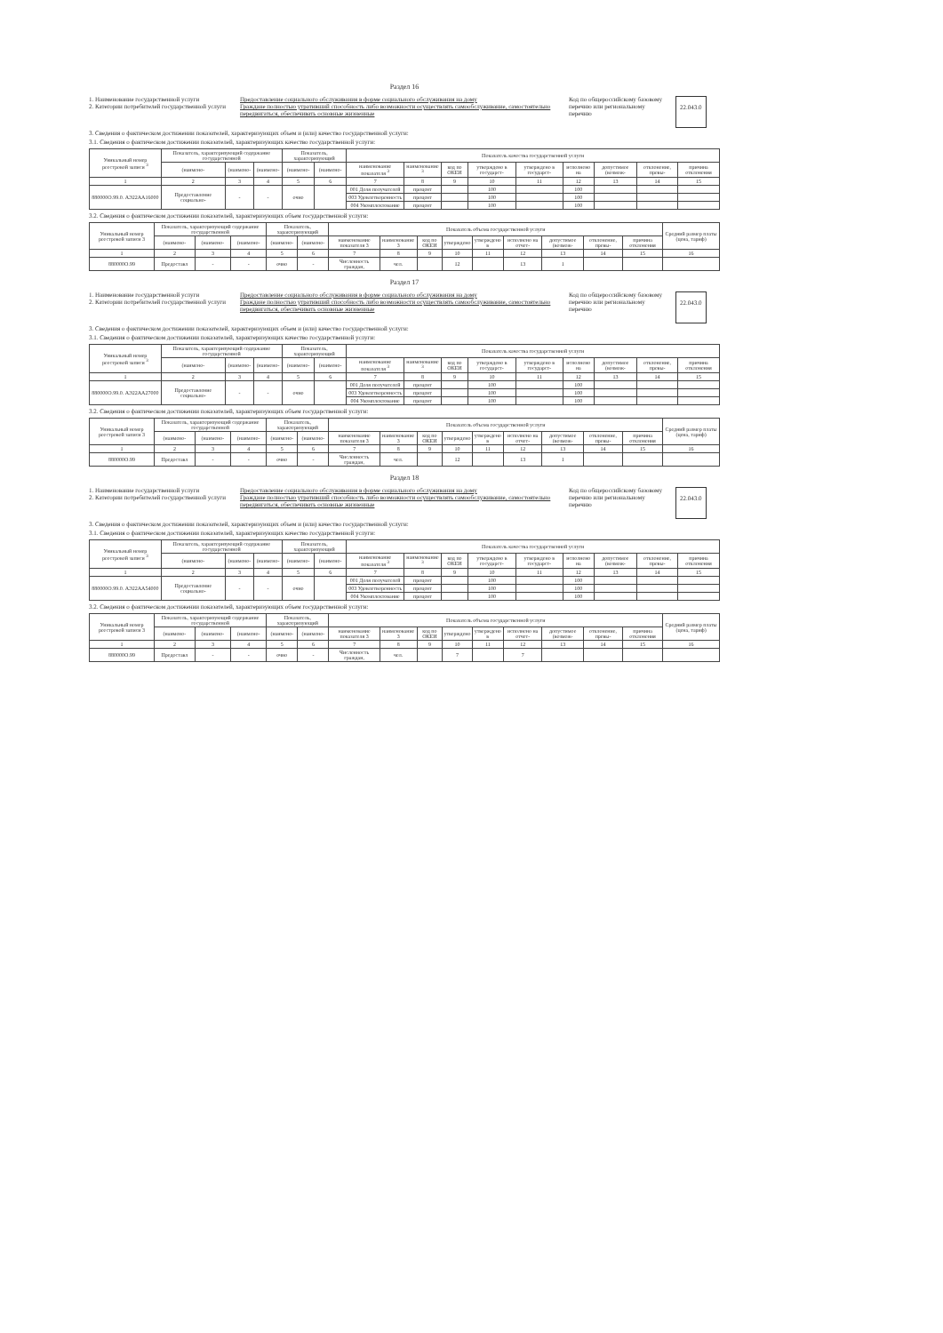Раздел 16
1. Наименование государственной услуги
2. Категории потребителей государственной услуги
Предоставление социального обслуживания в форме социального обслуживания на дому
Граждане полностью утративший способность либо возможности осуществлять самообслуживание, самостоятельно передвигаться, обеспечивать основные жизненные
Код по общероссийскому базовому перечню или региональному перечню
22.043.0
3. Сведения о фактическом достижении показателей, характеризующих объем и (или) качество государственной услуги:
3.1. Сведения о фактическом достижении показателей, характеризующих качество государственной услуги:
| Уникальный номер реестровой записи <sup>3</sup> | Показатель, характеризующий содержание государственной | | | Показатель, характеризующий | | Показатель качества государственной услуги | | | | | | | | |
| --- | --- | --- | --- | --- | --- | --- | --- | --- | --- | --- | --- | --- | --- | --- |
| | (наимено- | (наимено- | (наимено- | (наимено- | (наимено- | наименование показателя <sup>3</sup> | наименование <sup>3</sup> | код по ОКЕИ | утверждено в государст- | утверждено в государст- | исполнено на | допустимое (возмож- | отклонение, превы- | причина отклонения |
| 1 | 2 | 3 | 4 | 5 | 6 | 7 | 8 | 9 | 10 | 11 | 12 | 13 | 14 | 15 |
| 880000О.99.0. АЭ22АА16000 | Предоставление социально- | - | - | очно | | 001 Доля получателей | процент | | 100 | | 100 | | | |
| | | | | | | 003 Удовлетворенность | процент | | 100 | | 100 | | | |
| | | | | | | 004 Укомплектование | процент | | 100 | | 100 | | | |
3.2. Сведения о фактическом достижении показателей, характеризующих объем государственной услуги:
| Уникальный номер реестровой записи 3 | Показатель, характеризующий содержание государственной | | | Показатель, характеризующий | | Показатель объема государственной услуги | | | | | | | | | Средний размер платы (цена, тариф) |
| --- | --- | --- | --- | --- | --- | --- | --- | --- | --- | --- | --- | --- | --- | --- | --- |
| | (наимено- | (наимено- | (наимено- | (наимено- | (наимено- | наименование показателя 3 | наименование 3 | код по ОКЕИ | утверждено | утверждено в | исполнено на отчет- | допустимое (возмож- | отклонение, превы- | причина отклонения | |
| 1 | 2 | 3 | 4 | 5 | 6 | 7 | 8 | 9 | 10 | 11 | 12 | 13 | 14 | 15 | 16 |
| 880000О.99 | Предоставл | - | - | очно | - | Численность граждан, | чел. | | 12 | | 13 | 1 | | | |
Раздел 17
1. Наименование государственной услуги
2. Категории потребителей государственной услуги
Предоставление социального обслуживания в форме социального обслуживания на дому
Граждане полностью утративший способность либо возможности осуществлять самообслуживание, самостоятельно передвигаться, обеспечивать основные жизненные
Код по общероссийскому базовому перечню или региональному перечню
22.043.0
3. Сведения о фактическом достижении показателей, характеризующих объем и (или) качество государственной услуги:
3.1. Сведения о фактическом достижении показателей, характеризующих качество государственной услуги:
| Уникальный номер реестровой записи <sup>3</sup> | Показатель, характеризующий содержание государственной | | | Показатель, характеризующий | | Показатель качества государственной услуги | | | | | | | | |
| --- | --- | --- | --- | --- | --- | --- | --- | --- | --- | --- | --- | --- | --- | --- |
| | (наимено- | (наимено- | (наимено- | (наимено- | (наимено- | наименование показателя <sup>3</sup> | наименование <sup>3</sup> | код по ОКЕИ | утверждено в государст- | утверждено в государст- | исполнено на | допустимое (возмож- | отклонение, превы- | причина отклонения |
| 1 | 2 | 3 | 4 | 5 | 6 | 7 | 8 | 9 | 10 | 11 | 12 | 13 | 14 | 15 |
| 880000О.99.0. АЭ22АА27000 | Предоставление социально- | - | - | очно | | 001 Доля получателей | процент | | 100 | | 100 | | | |
| | | | | | | 003 Удовлетворенность | процент | | 100 | | 100 | | | |
| | | | | | | 004 Укомплектование | процент | | 100 | | 100 | | | |
3.2. Сведения о фактическом достижении показателей, характеризующих объем государственной услуги:
| Уникальный номер реестровой записи 3 | Показатель, характеризующий содержание государственной | | | Показатель, характеризующий | | Показатель объема государственной услуги | | | | | | | | | Средний размер платы (цена, тариф) |
| --- | --- | --- | --- | --- | --- | --- | --- | --- | --- | --- | --- | --- | --- | --- | --- |
| | (наимено- | (наимено- | (наимено- | (наимено- | (наимено- | наименование показателя 3 | наименование 3 | код по ОКЕИ | утверждено | утверждено в | исполнено на отчет- | допустимое (возмож- | отклонение, превы- | причина отклонения | |
| 1 | 2 | 3 | 4 | 5 | 6 | 7 | 8 | 9 | 10 | 11 | 12 | 13 | 14 | 15 | 16 |
| 880000О.99 | Предоставл | - | - | очно | - | Численность граждан, | чел. | | 12 | | 13 | 1 | | | |
Раздел 18
1. Наименование государственной услуги
2. Категории потребителей государственной услуги
Предоставление социального обслуживания в форме социального обслуживания на дому
Граждане полностью утративший способность либо возможности осуществлять самообслуживание, самостоятельно передвигаться, обеспечивать основные жизненные
Код по общероссийскому базовому перечню или региональному перечню
22.043.0
3. Сведения о фактическом достижении показателей, характеризующих объем и (или) качество государственной услуги:
3.1. Сведения о фактическом достижении показателей, характеризующих качество государственной услуги:
| Уникальный номер реестровой записи <sup>3</sup> | Показатель, характеризующий содержание государственной | | | Показатель, характеризующий | | Показатель качества государственной услуги | | | | | | | | |
| --- | --- | --- | --- | --- | --- | --- | --- | --- | --- | --- | --- | --- | --- | --- |
| | (наимено- | (наимено- | (наимено- | (наимено- | (наимено- | наименование показателя <sup>3</sup> | наименование <sup>3</sup> | код по ОКЕИ | утверждено в государст- | утверждено в государст- | исполнено на | допустимое (возмож- | отклонение, превы- | причина отклонения |
| 1 | 2 | 3 | 4 | 5 | 6 | 7 | 8 | 9 | 10 | 11 | 12 | 13 | 14 | 15 |
| 880000О.99.0. АЭ22АА54000 | Предоставление социально- | - | - | очно | | 001 Доля получателей | процент | | 100 | | 100 | | | |
| | | | | | | 003 Удовлетворенность | процент | | 100 | | 100 | | | |
| | | | | | | 004 Укомплектование | процент | | 100 | | 100 | | | |
3.2. Сведения о фактическом достижении показателей, характеризующих объем государственной услуги:
| Уникальный номер реестровой записи 3 | Показатель, характеризующий содержание государственной | | | Показатель, характеризующий | | Показатель объема государственной услуги | | | | | | | | | Средний размер платы (цена, тариф) |
| --- | --- | --- | --- | --- | --- | --- | --- | --- | --- | --- | --- | --- | --- | --- | --- |
| | (наимено- | (наимено- | (наимено- | (наимено- | (наимено- | наименование показателя 3 | наименование 3 | код по ОКЕИ | утверждено | утверждено в | исполнено на отчет- | допустимое (возмож- | отклонение, превы- | причина отклонения | |
| 1 | 2 | 3 | 4 | 5 | 6 | 7 | 8 | 9 | 10 | 11 | 12 | 13 | 14 | 15 | 16 |
| 880000О.99 | Предоставл | - | - | очно | - | Численность граждан, | чел. | | 7 | | 7 | | | | |